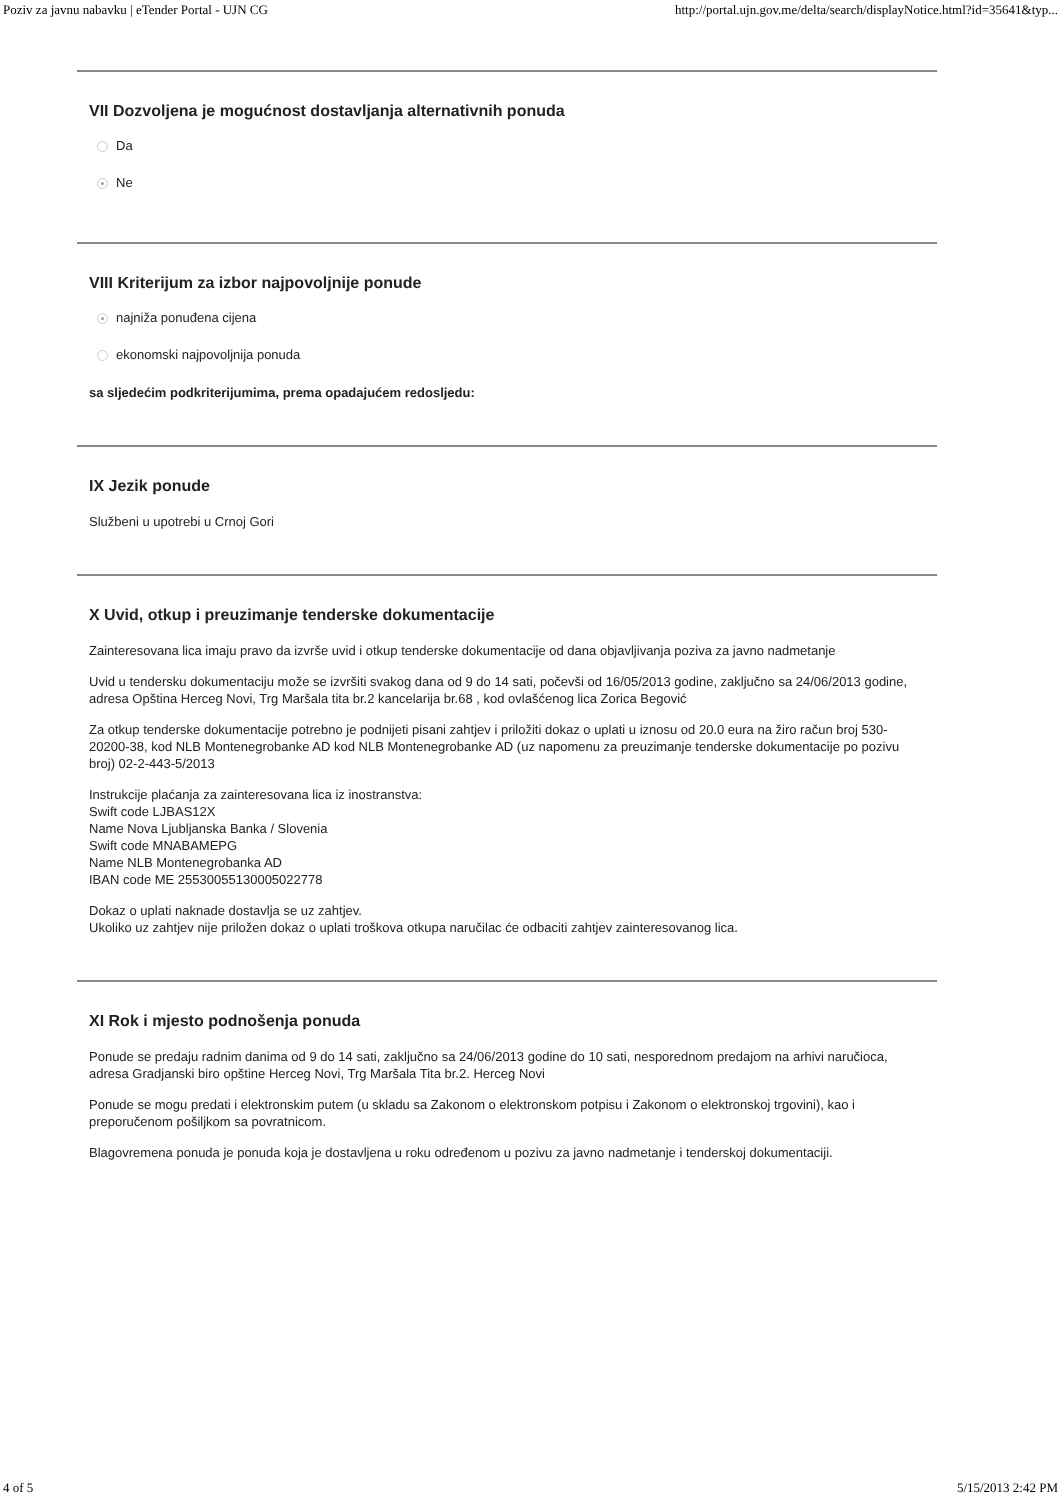Poziv za javnu nabavku | eTender Portal - UJN CG http://portal.ujn.gov.me/delta/search/displayNotice.html?id=35641&typ...
VII Dozvoljena je mogućnost dostavljanja alternativnih ponuda
Da
Ne
VIII Kriterijum za izbor najpovoljnije ponude
najniža ponuđena cijena
ekonomski najpovoljnija ponuda
sa sljedećim podkriterijumima, prema opadajućem redosljedu:
IX Jezik ponude
Službeni u upotrebi u Crnoj Gori
X Uvid, otkup i preuzimanje tenderske dokumentacije
Zainteresovana lica imaju pravo da izvrše uvid i otkup tenderske dokumentacije od dana objavljivanja poziva za javno nadmetanje
Uvid u tendersku dokumentaciju može se izvršiti svakog dana od 9 do 14 sati, počevši od 16/05/2013 godine, zaključno sa 24/06/2013 godine, adresa Opština Herceg Novi, Trg Maršala tita br.2 kancelarija br.68 , kod ovlašćenog lica Zorica Begović
Za otkup tenderske dokumentacije potrebno je podnijeti pisani zahtjev i priložiti dokaz o uplati u iznosu od 20.0 eura na žiro račun broj 530-20200-38, kod NLB Montenegrobanke AD kod NLB Montenegrobanke AD (uz napomenu za preuzimanje tenderske dokumentacije po pozivu broj) 02-2-443-5/2013
Instrukcije plaćanja za zainteresovana lica iz inostranstva:
Swift code LJBAS12X
Name Nova Ljubljanska Banka / Slovenia
Swift code MNABAMEPG
Name NLB Montenegrobanka AD
IBAN code ME 25530055130005022778
Dokaz o uplati naknade dostavlja se uz zahtjev.
Ukoliko uz zahtjev nije priložen dokaz o uplati troškova otkupa naručilac će odbaciti zahtjev zainteresovanog lica.
XI Rok i mjesto podnošenja ponuda
Ponude se predaju radnim danima od 9 do 14 sati, zaključno sa 24/06/2013 godine do 10 sati, nesporednom predajom na arhivi naručioca, adresa Gradjanski biro opštine Herceg Novi, Trg Maršala Tita br.2. Herceg Novi
Ponude se mogu predati i elektronskim putem (u skladu sa Zakonom o elektronskom potpisu i Zakonom o elektronskoj trgovini), kao i preporučenom pošiljkom sa povratnicom.
Blagovremena ponuda je ponuda koja je dostavljena u roku određenom u pozivu za javno nadmetanje i tenderskoj dokumentaciji.
4 of 5 5/15/2013 2:42 PM